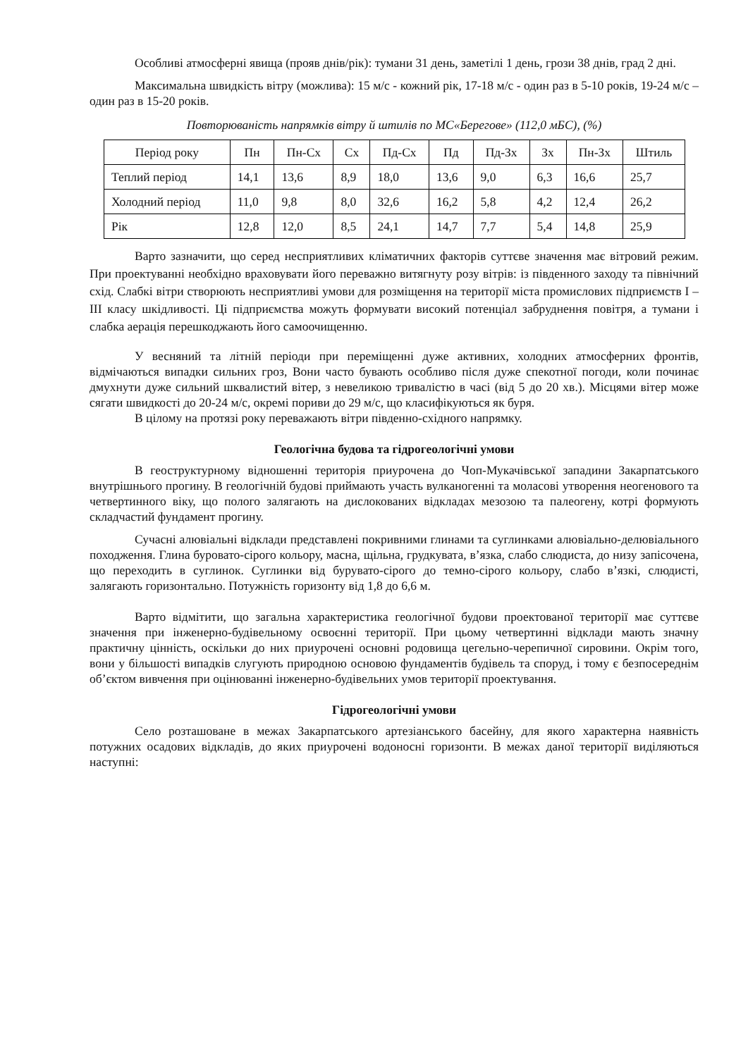Особливі атмосферні явища (прояв днів/рік): тумани 31 день, заметілі 1 день, грози 38 днів, град 2 дні.
Максимальна швидкість вітру (можлива): 15 м/с - кожний рік, 17-18 м/с - один раз в 5-10 років, 19-24 м/с – один раз в 15-20 років.
Повторюваність напрямків вітру й штилів по МС«Берегове» (112,0 мБС), (%)
| Період року | Пн | Пн-Сх | Сх | Пд-Сх | Пд | Пд-Зх | Зх | Пн-Зх | Штиль |
| Теплий період | 14,1 | 13,6 | 8,9 | 18,0 | 13,6 | 9,0 | 6,3 | 16,6 | 25,7 |
| Холодний період | 11,0 | 9,8 | 8,0 | 32,6 | 16,2 | 5,8 | 4,2 | 12,4 | 26,2 |
| Рік | 12,8 | 12,0 | 8,5 | 24,1 | 14,7 | 7,7 | 5,4 | 14,8 | 25,9 |
Варто зазначити, що серед несприятливих кліматичних факторів суттєве значення має вітровий режим. При проектуванні необхідно враховувати його переважно витягнуту розу вітрів: із південного заходу та північний схід. Слабкі вітри створюють несприятливі умови для розміщення на території міста промислових підприємств I – III класу шкідливості. Ці підприємства можуть формувати високий потенціал забруднення повітря, а тумани і слабка аерація перешкоджають його самоочищенню.
У весняний та літній періоди при переміщенні дуже активних, холодних атмосферних фронтів, відмічаються випадки сильних гроз, Вони часто бувають особливо після дуже спекотної погоди, коли починає дмухнути дуже сильний шквалистий вітер, з невеликою тривалістю в часі (від 5 до 20 хв.). Місцями вітер може сягати швидкості до 20-24 м/с, окремі пориви до 29 м/с, що класифікуються як буря.
В цілому на протязі року переважають вітри південно-східного напрямку.
Геологічна будова та гідрогеологічні умови
В геоструктурному відношенні територія приурочена до Чоп-Мукачівської западини Закарпатського внутрішнього прогину. В геологічній будові приймають участь вулканогенні та моласові утворення неогенового та четвертинного віку, що полого залягають на дислокованих відкладах мезозою та палеогену, котрі формують складчастий фундамент прогину.
Сучасні алювіальні відклади представлені покривними глинами та суглинками алювіально-делювіального походження. Глина буровато-сірого кольору, масна, щільна, грудкувата, в’язка, слабо слюдиста, до низу запісочена, що переходить в суглинок. Суглинки від бурувато-сірого до темно-сірого кольору, слабо в’язкі, слюдисті, залягають горизонтально. Потужність горизонту від 1,8 до 6,6 м.
Варто відмітити, що загальна характеристика геологічної будови проектованої території має суттєве значення при інженерно-будівельному освоєнні території. При цьому четвертинні відклади мають значну практичну цінність, оскільки до них приурочені основні родовища цегельно-черепичної сировини. Окрім того, вони у більшості випадків слугують природною основою фундаментів будівель та споруд, і тому є безпосереднім об’єктом вивчення при оцінюванні інженерно-будівельних умов території проектування.
Гідрогеологічні умови
Село розташоване в межах Закарпатського артезіанського басейну, для якого характерна наявність потужних осадових відкладів, до яких приурочені водоносні горизонти. В межах даної території виділяються наступні: